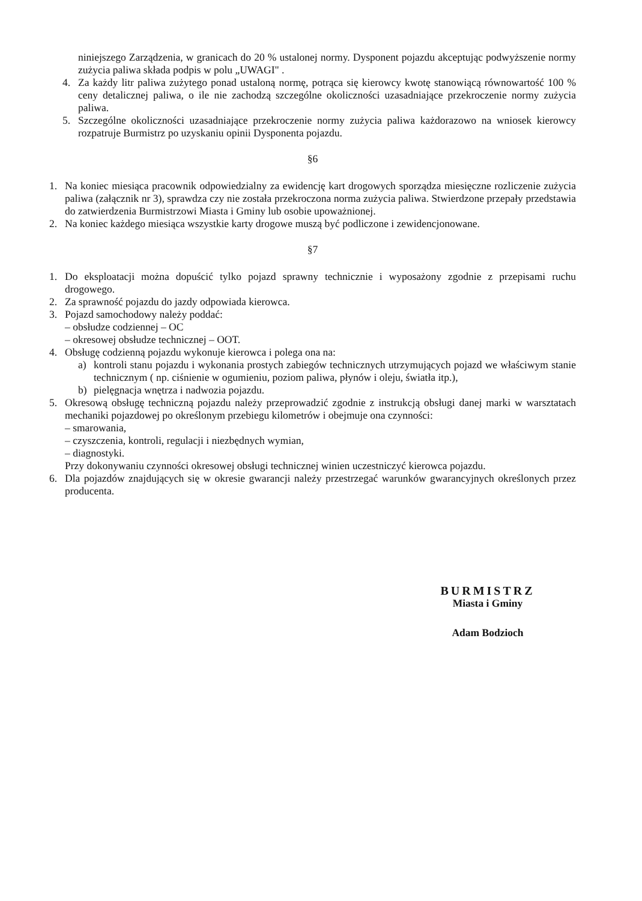niniejszego Zarządzenia, w granicach do 20 % ustalonej normy. Dysponent pojazdu akceptując podwyższenie normy zużycia paliwa składa podpis w polu „UWAGI" .
4. Za każdy litr paliwa zużytego ponad ustaloną normę, potrąca się kierowcy kwotę stanowiącą równowartość 100 % ceny detalicznej paliwa, o ile nie zachodzą szczególne okoliczności uzasadniające przekroczenie normy zużycia paliwa.
5. Szczególne okoliczności uzasadniające przekroczenie normy zużycia paliwa każdorazowo na wniosek kierowcy rozpatruje Burmistrz po uzyskaniu opinii Dysponenta pojazdu.
§6
1. Na koniec miesiąca pracownik odpowiedzialny za ewidencję kart drogowych sporządza miesięczne rozliczenie zużycia paliwa (załącznik nr 3), sprawdza czy nie została przekroczona norma zużycia paliwa. Stwierdzone przepały przedstawia do zatwierdzenia Burmistrzowi Miasta i Gminy lub osobie upoważnionej.
2. Na koniec każdego miesiąca wszystkie karty drogowe muszą być podliczone i zewidencjonowane.
§7
1. Do eksploatacji można dopuścić tylko pojazd sprawny technicznie i wyposażony zgodnie z przepisami ruchu drogowego.
2. Za sprawność pojazdu do jazdy odpowiada kierowca.
3. Pojazd samochodowy należy poddać:
– obsłudze codziennej – OC
– okresowej obsłudze technicznej – OOT.
4. Obsługę codzienną pojazdu wykonuje kierowca i polega ona na:
a) kontroli stanu pojazdu i wykonania prostych zabiegów technicznych utrzymujących pojazd we właściwym stanie technicznym ( np. ciśnienie w ogumieniu, poziom paliwa, płynów i oleju, światła itp.),
b) pielęgnacja wnętrza i nadwozia pojazdu.
5. Okresową obsługę techniczną pojazdu należy przeprowadzić zgodnie z instrukcją obsługi danej marki w warsztatach mechaniki pojazdowej po określonym przebiegu kilometrów i obejmuje ona czynności:
– smarowania,
– czyszczenia, kontroli, regulacji i niezbędnych wymian,
– diagnostyki.
Przy dokonywaniu czynności okresowej obsługi technicznej winien uczestniczyć kierowca pojazdu.
6. Dla pojazdów znajdujących się w okresie gwarancji należy przestrzegać warunków gwarancyjnych określonych przez producenta.
BURMISTRZ
Miasta i Gminy
Adam Bodzioch